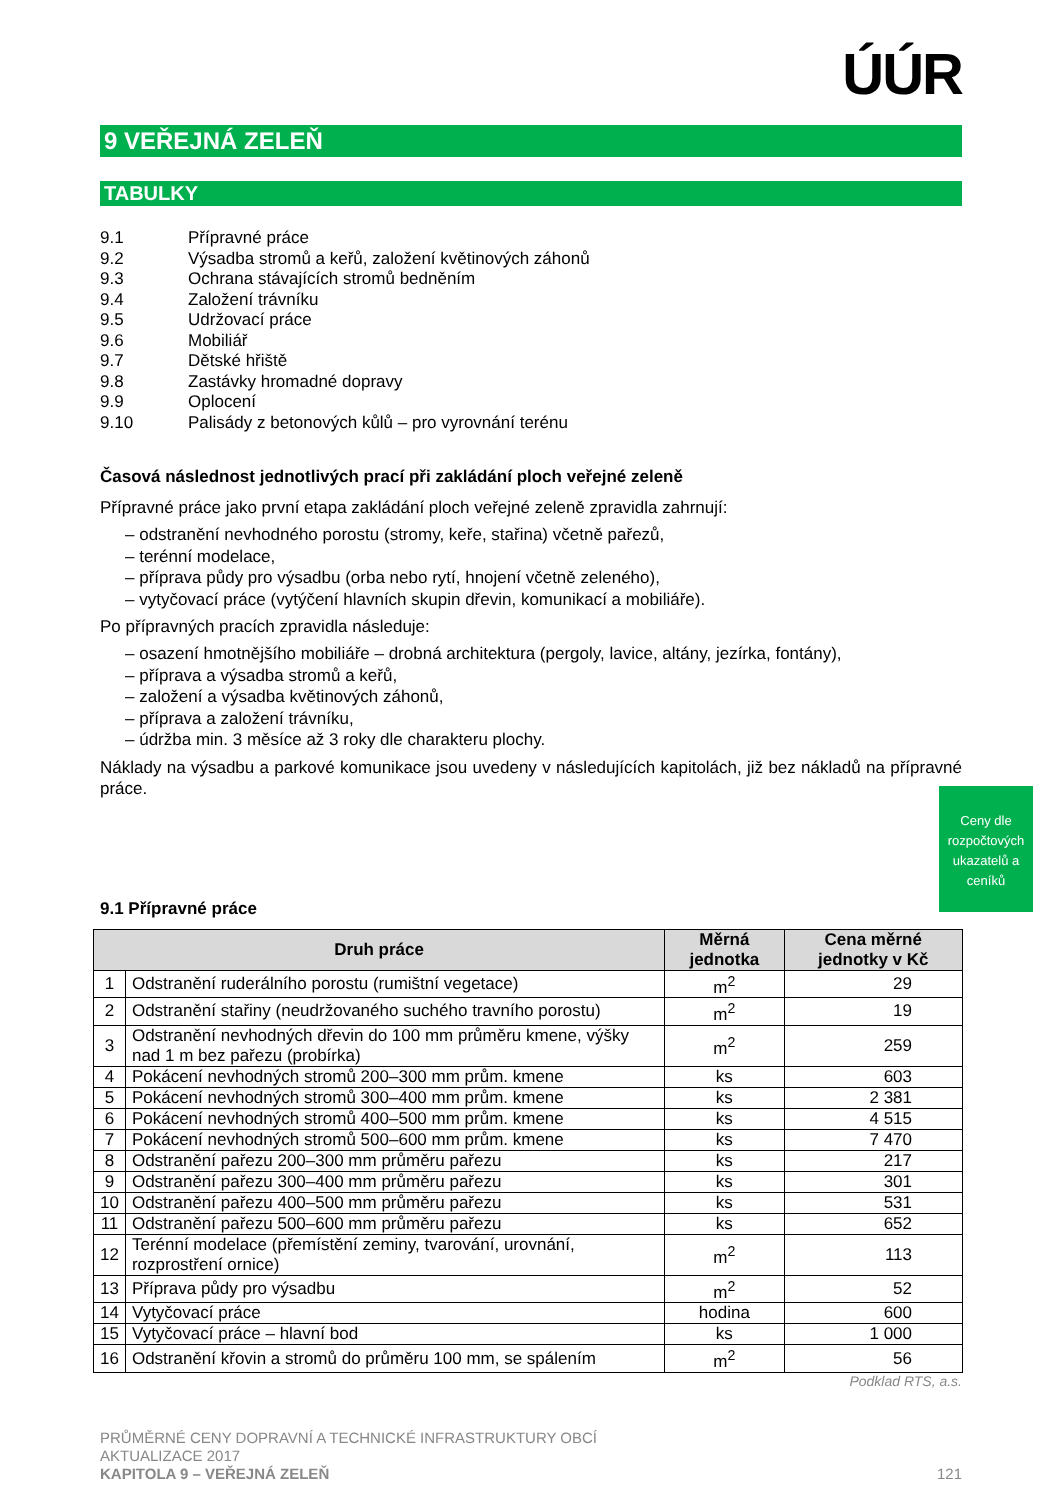ÚÚR
9 VEŘEJNÁ ZELEŇ
TABULKY
9.1 Přípravné práce
9.2 Výsadba stromů a keřů, založení květinových záhonů
9.3 Ochrana stávajících stromů bedněním
9.4 Založení trávníku
9.5 Udržovací práce
9.6 Mobiliář
9.7 Dětské hřiště
9.8 Zastávky hromadné dopravy
9.9 Oplocení
9.10 Palisády z betonových kůlů – pro vyrovnání terénu
Časová následnost jednotlivých prací při zakládání ploch veřejné zeleně
Přípravné práce jako první etapa zakládání ploch veřejné zeleně zpravidla zahrnují:
– odstranění nevhodného porostu (stromy, keře, stařina) včetně pařezů,
– terénní modelace,
– příprava půdy pro výsadbu (orba nebo rytí, hnojení včetně zeleného),
– vytyčovací práce (vytýčení hlavních skupin dřevin, komunikací a mobiliáře).
Po přípravných pracích zpravidla následuje:
– osazení hmotnějšího mobiliáře – drobná architektura (pergoly, lavice, altány, jezírka, fontány),
– příprava a výsadba stromů a keřů,
– založení a výsadba květinových záhonů,
– příprava a založení trávníku,
– údržba min. 3 měsíce až 3 roky dle charakteru plochy.
Náklady na výsadbu a parkové komunikace jsou uvedeny v následujících kapitolách, již bez nákladů na přípravné práce.
9.1 Přípravné práce
| Druh práce | | Měrná jednotka | Cena měrné jednotky v Kč |
| --- | --- | --- | --- |
| 1 | Odstranění ruderálního porostu (rumištní vegetace) | m<sup>2</sup> | 29 |
| 2 | Odstranění stařiny (neudržovaného suchého travního porostu) | m<sup>2</sup> | 19 |
| 3 | Odstranění nevhodných dřevin do 100 mm průměru kmene, výšky nad 1 m bez pařezu (probírka) | m<sup>2</sup> | 259 |
| 4 | Pokácení nevhodných stromů 200–300 mm prům. kmene | ks | 603 |
| 5 | Pokácení nevhodných stromů 300–400 mm prům. kmene | ks | 2 381 |
| 6 | Pokácení nevhodných stromů 400–500 mm prům. kmene | ks | 4 515 |
| 7 | Pokácení nevhodných stromů 500–600 mm prům. kmene | ks | 7 470 |
| 8 | Odstranění pařezu 200–300 mm průměru pařezu | ks | 217 |
| 9 | Odstranění pařezu 300–400 mm průměru pařezu | ks | 301 |
| 10 | Odstranění pařezu 400–500 mm průměru pařezu | ks | 531 |
| 11 | Odstranění pařezu 500–600 mm průměru pařezu | ks | 652 |
| 12 | Terénní modelace (přemístění zeminy, tvarování, urovnání, rozprostření ornice) | m<sup>2</sup> | 113 |
| 13 | Příprava půdy pro výsadbu | m<sup>2</sup> | 52 |
| 14 | Vytyčovací práce | hodina | 600 |
| 15 | Vytyčovací práce – hlavní bod | ks | 1 000 |
| 16 | Odstranění křovin a stromů do průměru 100 mm, se spálením | m<sup>2</sup> | 56 |
Podklad RTS, a.s.
PRŮMĚRNÉ CENY DOPRAVNÍ A TECHNICKÉ INFRASTRUKTURY OBCÍ
AKTUALIZACE 2017
KAPITOLA 9 – VEŘEJNÁ ZELEŇ 121
Ceny dle rozpočtových ukazatelů a ceníků